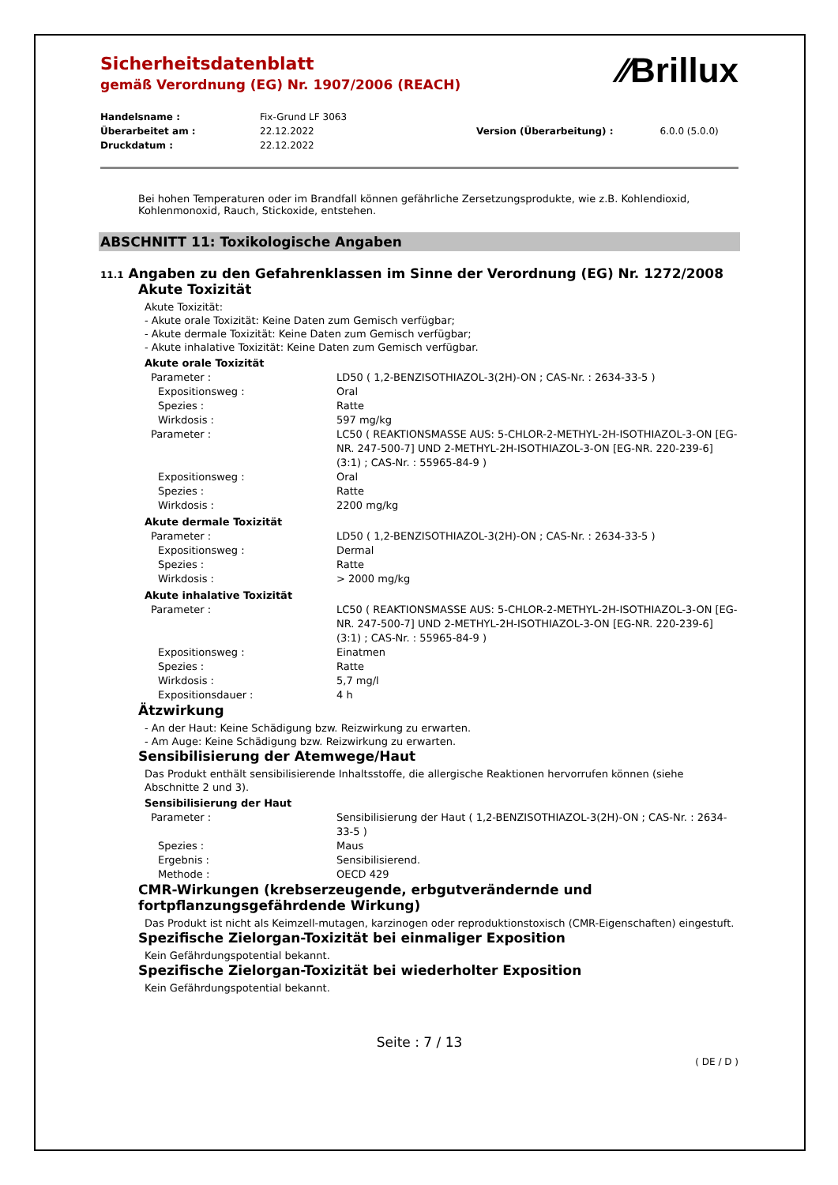⁄⁄Brillux
Sicherheitsdatenblatt
gemäß Verordnung (EG) Nr. 1907/2006 (REACH)
| Handelsname : | Fix-Grund LF 3063 | | |
| Überarbeitet am : | 22.12.2022 | Version (Überarbeitung) : | 6.0.0 (5.0.0) |
| Druckdatum : | 22.12.2022 | | |
Bei hohen Temperaturen oder im Brandfall können gefährliche Zersetzungsprodukte, wie z.B. Kohlendioxid, Kohlenmonoxid, Rauch, Stickoxide, entstehen.
ABSCHNITT 11: Toxikologische Angaben
11.1 Angaben zu den Gefahrenklassen im Sinne der Verordnung (EG) Nr. 1272/2008
Akute Toxizität
Akute Toxizität:
- Akute orale Toxizität: Keine Daten zum Gemisch verfügbar;
- Akute dermale Toxizität: Keine Daten zum Gemisch verfügbar;
- Akute inhalative Toxizität: Keine Daten zum Gemisch verfügbar.
Akute orale Toxizität
| Parameter : | LD50 ( 1,2-BENZISOTHIAZOL-3(2H)-ON ; CAS-Nr. : 2634-33-5 ) |
| Expositionsweg : | Oral |
| Spezies : | Ratte |
| Wirkdosis : | 597 mg/kg |
| Parameter : | LC50 ( REAKTIONSMASSE AUS: 5-CHLOR-2-METHYL-2H-ISOTHIAZOL-3-ON [EG-NR. 247-500-7] UND 2-METHYL-2H-ISOTHIAZOL-3-ON [EG-NR. 220-239-6] (3:1) ; CAS-Nr. : 55965-84-9 ) |
| Expositionsweg : | Oral |
| Spezies : | Ratte |
| Wirkdosis : | 2200 mg/kg |
Akute dermale Toxizität
| Parameter : | LD50 ( 1,2-BENZISOTHIAZOL-3(2H)-ON ; CAS-Nr. : 2634-33-5 ) |
| Expositionsweg : | Dermal |
| Spezies : | Ratte |
| Wirkdosis : | > 2000 mg/kg |
Akute inhalative Toxizität
| Parameter : | LC50 ( REAKTIONSMASSE AUS: 5-CHLOR-2-METHYL-2H-ISOTHIAZOL-3-ON [EG-NR. 247-500-7] UND 2-METHYL-2H-ISOTHIAZOL-3-ON [EG-NR. 220-239-6] (3:1) ; CAS-Nr. : 55965-84-9 ) |
| Expositionsweg : | Einatmen |
| Spezies : | Ratte |
| Wirkdosis : | 5,7 mg/l |
| Expositionsdauer : | 4 h |
Ätzwirkung
- An der Haut: Keine Schädigung bzw. Reizwirkung zu erwarten.
- Am Auge: Keine Schädigung bzw. Reizwirkung zu erwarten.
Sensibilisierung der Atemwege/Haut
Das Produkt enthält sensibilisierende Inhaltsstoffe, die allergische Reaktionen hervorrufen können (siehe Abschnitte 2 und 3).
Sensibilisierung der Haut
| Parameter : | Sensibilisierung der Haut ( 1,2-BENZISOTHIAZOL-3(2H)-ON ; CAS-Nr. : 2634-33-5 ) |
| Spezies : | Maus |
| Ergebnis : | Sensibilisierend. |
| Methode : | OECD 429 |
CMR-Wirkungen (krebserzeugende, erbgutverändernde und fortpflanzungsgefährdende Wirkung)
Das Produkt ist nicht als Keimzell-mutagen, karzinogen oder reproduktionstoxisch (CMR-Eigenschaften) eingestuft.
Spezifische Zielorgan-Toxizität bei einmaliger Exposition
Kein Gefährdungspotential bekannt.
Spezifische Zielorgan-Toxizität bei wiederholter Exposition
Kein Gefährdungspotential bekannt.
Seite : 7 / 13
( DE / D )